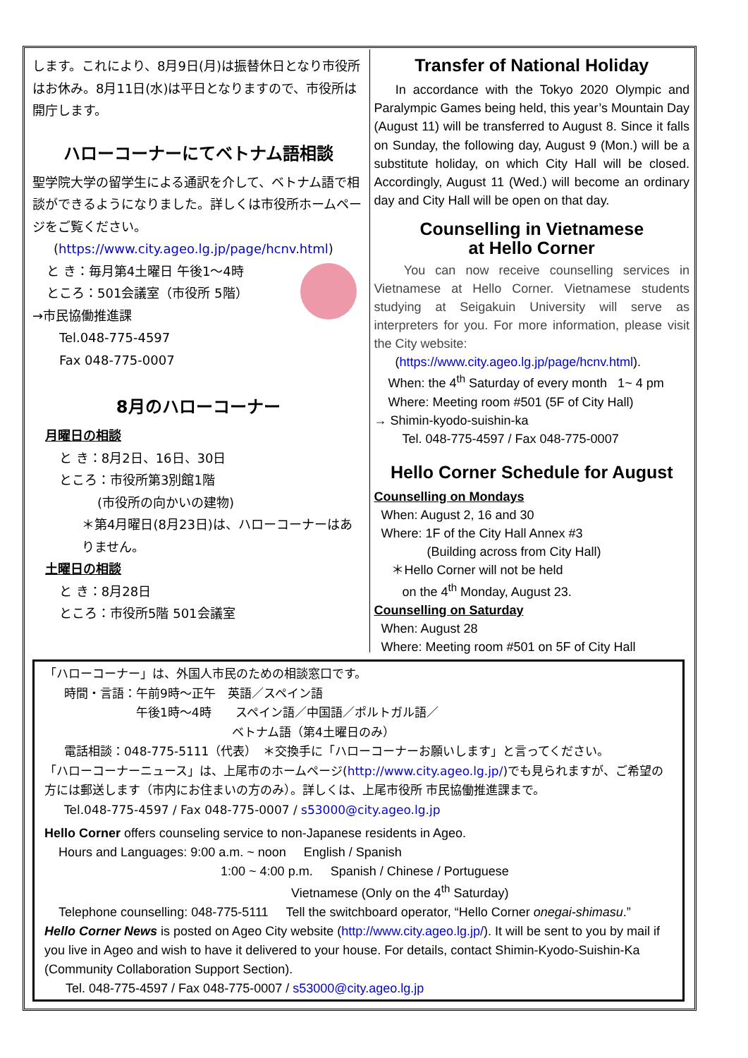します。これにより、8月9日(月)は振替休日となり市役所はお休み。8月11日(水)は平日となりますので、市役所は開庁します。
ハローコーナーにてベトナム語相談
聖学院大学の留学生による通訳を介して、ベトナム語で相談ができるようになりました。詳しくは市役所ホームページをご覧ください。
(https://www.city.ageo.lg.jp/page/hcnv.html)
と き：毎月第4土曜日 午後1～4時
ところ：501会議室（市役所 5階）
→市民協働推進課
Tel.048-775-4597
Fax 048-775-0007
8月のハローコーナー
月曜日の相談
と き：8月2日、16日、30日
ところ：市役所第3別館1階
　　　(市役所の向かいの建物)
＊第4月曜日(8月23日)は、ハローコーナーはありません。
土曜日の相談
と き：8月28日
ところ：市役所5階 501会議室
Transfer of National Holiday
In accordance with the Tokyo 2020 Olympic and Paralympic Games being held, this year’s Mountain Day (August 11) will be transferred to August 8. Since it falls on Sunday, the following day, August 9 (Mon.) will be a substitute holiday, on which City Hall will be closed. Accordingly, August 11 (Wed.) will become an ordinary day and City Hall will be open on that day.
Counselling in Vietnamese
at Hello Corner
You can now receive counselling services in Vietnamese at Hello Corner. Vietnamese students studying at Seigakuin University will serve as interpreters for you. For more information, please visit the City website:
(https://www.city.ageo.lg.jp/page/hcnv.html).
When: the 4<sup>th</sup> Saturday of every month 1~ 4 pm
Where: Meeting room #501 (5F of City Hall)
→ Shimin-kyodo-suishin-ka
Tel. 048-775-4597 / Fax 048-775-0007
Hello Corner Schedule for August
Counselling on Mondays
When: August 2, 16 and 30
Where: 1F of the City Hall Annex #3
(Building across from City Hall)
＊Hello Corner will not be held
on the 4<sup>th</sup> Monday, August 23.
Counselling on Saturday
When: August 28
Where: Meeting room #501 on 5F of City Hall
「ハローコーナー」は、外国人市民のための相談窓口です。
時間・言語：午前9時～正午　英語／スペイン語
　　　　　　午後1時～4時　　スペイン語／中国語／ポルトガル語／
　　　　　　　　　　　　　　ベトナム語（第4土曜日のみ）
電話相談：048-775-5111（代表）　＊交換手に「ハローコーナーお願いします」と言ってください。
「ハローコーナーニュース」は、上尾市のホームページ(http://www.city.ageo.lg.jp/)でも見られますが、ご希望の方には郵送します（市内にお住まいの方のみ）。詳しくは、上尾市役所 市民協働推進課まで。
Tel.048-775-4597 / Fax 048-775-0007 / s53000@city.ageo.lg.jp
Hello Corner offers counseling service to non-Japanese residents in Ageo.
Hours and Languages: 9:00 a.m. ~ noon English / Spanish
1:00 ~ 4:00 p.m. Spanish / Chinese / Portuguese
Vietnamese (Only on the 4<sup>th</sup> Saturday)
Telephone counselling: 048-775-5111 Tell the switchboard operator, “Hello Corner onegai-shimasu.”
Hello Corner News is posted on Ageo City website (http://www.city.ageo.lg.jp/). It will be sent to you by mail if you live in Ageo and wish to have it delivered to your house. For details, contact Shimin-Kyodo-Suishin-Ka (Community Collaboration Support Section).
Tel. 048-775-4597 / Fax 048-775-0007 / s53000@city.ageo.lg.jp